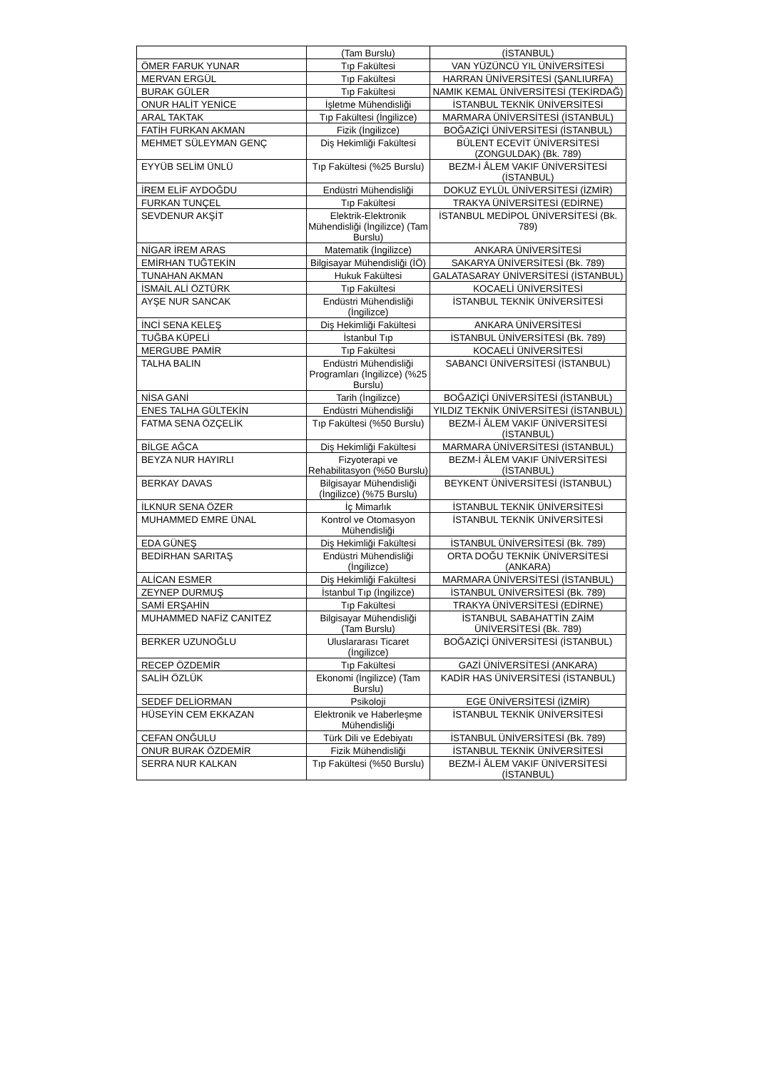| | (Tam Burslu) | (İSTANBUL) |
| ÖMER FARUK YUNAR | Tıp Fakültesi | VAN YÜZÜNCÜ YIL ÜNİVERSİTESİ |
| MERVAN ERGÜL | Tıp Fakültesi | HARRAN ÜNİVERSİTESİ (ŞANLIURFA) |
| BURAK GÜLER | Tıp Fakültesi | NAMIK KEMAL ÜNİVERSİTESİ (TEKİRDAĞ) |
| ONUR HALİT YENİCE | İşletme Mühendisliği | İSTANBUL TEKNİK ÜNİVERSİTESİ |
| ARAL TAKTAK | Tıp Fakültesi (İngilizce) | MARMARA ÜNİVERSİTESİ (İSTANBUL) |
| FATİH FURKAN AKMAN | Fizik (İngilizce) | BOĞAZİÇİ ÜNİVERSİTESİ (İSTANBUL) |
| MEHMET SÜLEYMAN GENÇ | Diş Hekimliği Fakültesi | BÜLENT ECEVİT ÜNİVERSİTESİ (ZONGULDAK) (Bk. 789) |
| EYYÜB SELİM ÜNLÜ | Tıp Fakültesi (%25 Burslu) | BEZM-İ ÂLEM VAKIF ÜNİVERSİTESİ (İSTANBUL) |
| İREM ELİF AYDOĞDU | Endüstri Mühendisliği | DOKUZ EYLÜL ÜNİVERSİTESİ (İZMİR) |
| FURKAN TUNÇEL | Tıp Fakültesi | TRAKYA ÜNİVERSİTESİ (EDİRNE) |
| SEVDENUR AKŞİT | Elektrik-Elektronik Mühendisliği (İngilizce) (Tam Burslu) | İSTANBUL MEDİPOL ÜNİVERSİTESİ (Bk. 789) |
| NİGAR İREM ARAS | Matematik (İngilizce) | ANKARA ÜNİVERSİTESİ |
| EMİRHAN TUĞTEKİN | Bilgisayar Mühendisliği (İÖ) | SAKARYA ÜNİVERSİTESİ (Bk. 789) |
| TUNAHAN AKMAN | Hukuk Fakültesi | GALATASARAY ÜNİVERSİTESİ (İSTANBUL) |
| İSMAİL ALİ ÖZTÜRK | Tıp Fakültesi | KOCAELİ ÜNİVERSİTESİ |
| AYŞE NUR SANCAK | Endüstri Mühendisliği (İngilizce) | İSTANBUL TEKNİK ÜNİVERSİTESİ |
| İNCİ SENA KELEŞ | Diş Hekimliği Fakültesi | ANKARA ÜNİVERSİTESİ |
| TUĞBA KÜPELİ | İstanbul Tıp | İSTANBUL ÜNİVERSİTESİ (Bk. 789) |
| MERGUBE PAMİR | Tıp Fakültesi | KOCAELİ ÜNİVERSİTESİ |
| TALHA BALIN | Endüstri Mühendisliği Programları (İngilizce) (%25 Burslu) | SABANCI ÜNİVERSİTESİ (İSTANBUL) |
| NİSA GANİ | Tarih (İngilizce) | BOĞAZİÇİ ÜNİVERSİTESİ (İSTANBUL) |
| ENES TALHA GÜLTEKİN | Endüstri Mühendisliği | YILDIZ TEKNİK ÜNİVERSİTESİ (İSTANBUL) |
| FATMA SENA ÖZÇELİK | Tıp Fakültesi (%50 Burslu) | BEZM-İ ÂLEM VAKIF ÜNİVERSİTESİ (İSTANBUL) |
| BİLGE AĞCA | Diş Hekimliği Fakültesi | MARMARA ÜNİVERSİTESİ (İSTANBUL) |
| BEYZA NUR HAYIRLI | Fizyoterapi ve Rehabilitasyon (%50 Burslu) | BEZM-İ ÂLEM VAKIF ÜNİVERSİTESİ (İSTANBUL) |
| BERKAY DAVAS | Bilgisayar Mühendisliği (İngilizce) (%75 Burslu) | BEYKENT ÜNİVERSİTESİ (İSTANBUL) |
| İLKNUR SENA ÖZER | İç Mimarlık | İSTANBUL TEKNİK ÜNİVERSİTESİ |
| MUHAMMED EMRE ÜNAL | Kontrol ve Otomasyon Mühendisliği | İSTANBUL TEKNİK ÜNİVERSİTESİ |
| EDA GÜNEŞ | Diş Hekimliği Fakültesi | İSTANBUL ÜNİVERSİTESİ (Bk. 789) |
| BEDİRHAN SARITAŞ | Endüstri Mühendisliği (İngilizce) | ORTA DOĞU TEKNİK ÜNİVERSİTESİ (ANKARA) |
| ALİCAN ESMER | Diş Hekimliği Fakültesi | MARMARA ÜNİVERSİTESİ (İSTANBUL) |
| ZEYNEP DURMUŞ | İstanbul Tıp (İngilizce) | İSTANBUL ÜNİVERSİTESİ (Bk. 789) |
| SAMİ ERŞAHİN | Tıp Fakültesi | TRAKYA ÜNİVERSİTESİ (EDİRNE) |
| MUHAMMED NAFİZ CANITEZ | Bilgisayar Mühendisliği (Tam Burslu) | İSTANBUL SABAHATTİN ZAİM ÜNİVERSİTESİ (Bk. 789) |
| BERKER UZUNOĞLU | Uluslararası Ticaret (İngilizce) | BOĞAZİÇİ ÜNİVERSİTESİ (İSTANBUL) |
| RECEP ÖZDEMİR | Tıp Fakültesi | GAZİ ÜNİVERSİTESİ (ANKARA) |
| SALİH ÖZLÜK | Ekonomi (İngilizce) (Tam Burslu) | KADİR HAS ÜNİVERSİTESİ (İSTANBUL) |
| SEDEF DELİORMAN | Psikoloji | EGE ÜNİVERSİTESİ (İZMİR) |
| HÜSEYİN CEM EKKAZAN | Elektronik ve Haberleşme Mühendisliği | İSTANBUL TEKNİK ÜNİVERSİTESİ |
| CEFAN ONĞULU | Türk Dili ve Edebiyatı | İSTANBUL ÜNİVERSİTESİ (Bk. 789) |
| ONUR BURAK ÖZDEMİR | Fizik Mühendisliği | İSTANBUL TEKNİK ÜNİVERSİTESİ |
| SERRA NUR KALKAN | Tıp Fakültesi (%50 Burslu) | BEZM-İ ÂLEM VAKIF ÜNİVERSİTESİ (İSTANBUL) |